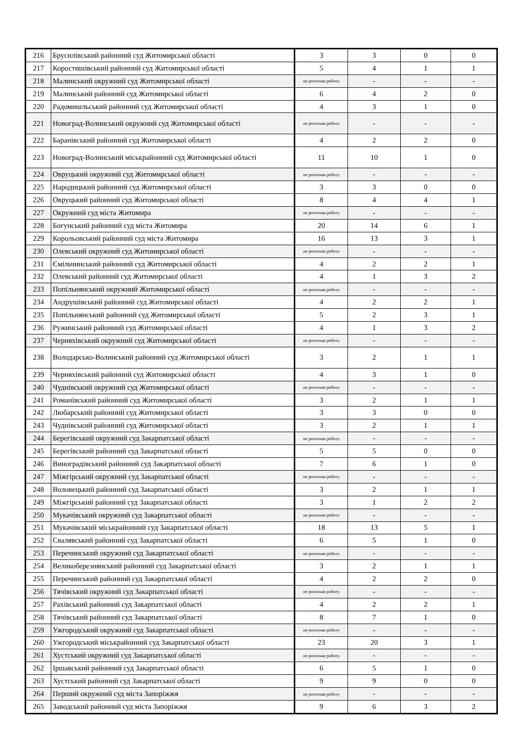| 216 | Брусилівський районний суд Житомирської області | 3 | 3 | 0 | 0 |
| 217 | Коростишівський районний суд Житомирської області | 5 | 4 | 1 | 1 |
| 218 | Малинський окружний суд Житомирської області | не розпочав роботу | - | - | - |
| 219 | Малинський районний суд Житомирської області | 6 | 4 | 2 | 0 |
| 220 | Радомишльський районний суд Житомирської області | 4 | 3 | 1 | 0 |
| 221 | Новоград-Волинський окружний суд Житомирської області | не розпочав роботу | - | - | - |
| 222 | Баранівський районний суд Житомирської області | 4 | 2 | 2 | 0 |
| 223 | Новоград-Волинський міськрайонний суд Житомирської області | 11 | 10 | 1 | 0 |
| 224 | Овруцький окружний суд Житомирської області | не розпочав роботу | - | - | - |
| 225 | Народицький районний суд Житомирської області | 3 | 3 | 0 | 0 |
| 226 | Овруцький районний суд Житомирської області | 8 | 4 | 4 | 1 |
| 227 | Окружний суд міста Житомира | не розпочав роботу | - | - | - |
| 228 | Богунський районний суд міста Житомира | 20 | 14 | 6 | 1 |
| 229 | Корольовський районний суд міста Житомира | 16 | 13 | 3 | 1 |
| 230 | Олевський окружний суд Житомирської області | не розпочав роботу | - | - | - |
| 231 | Ємільчинський районний суд Житомирської області | 4 | 2 | 2 | 1 |
| 232 | Олевський районний суд Житомирської області | 4 | 1 | 3 | 2 |
| 233 | Попільнянський окружний Житомирської області | не розпочав роботу | - | - | - |
| 234 | Андрушівський районний суд Житомирської області | 4 | 2 | 2 | 1 |
| 235 | Попільнянський районний суд Житомирської області | 5 | 2 | 3 | 1 |
| 236 | Ружинський районний суд Житомирської області | 4 | 1 | 3 | 2 |
| 237 | Черняхівський окружний суд Житомирської області | не розпочав роботу | - | - | - |
| 238 | Володарсько-Волинський районний суд Житомирської області | 3 | 2 | 1 | 1 |
| 239 | Черняхівський районний суд Житомирської області | 4 | 3 | 1 | 0 |
| 240 | Чуднівський окружний суд Житомирської області | не розпочав роботу | - | - | - |
| 241 | Романівський районний суд Житомирської області | 3 | 2 | 1 | 1 |
| 242 | Любарський районний суд Житомирської області | 3 | 3 | 0 | 0 |
| 243 | Чуднівський районний суд Житомирської області | 3 | 2 | 1 | 1 |
| 244 | Берегівський окружний суд Закарпатської області | не розпочав роботу | - | - | - |
| 245 | Берегівський районний суд Закарпатської області | 5 | 5 | 0 | 0 |
| 246 | Виноградівський районний суд Закарпатської області | 7 | 6 | 1 | 0 |
| 247 | Міжгірський окружний суд Закарпатської області | не розпочав роботу | - | - | - |
| 248 | Воловецький районний суд Закарпатської області | 3 | 2 | 1 | 1 |
| 249 | Міжгірський районний суд Закарпатської області | 3 | 1 | 2 | 2 |
| 250 | Мукачівський окружний суд Закарпатської області | не розпочав роботу | - | - | - |
| 251 | Мукачівський міськрайонний суд Закарпатської області | 18 | 13 | 5 | 1 |
| 252 | Свалявський районний суд Закарпатської області | 6 | 5 | 1 | 0 |
| 253 | Перечинський окружний суд Закарпатської області | не розпочав роботу | - | - | - |
| 254 | Великоберезнянський районний суд Закарпатської області | 3 | 2 | 1 | 1 |
| 255 | Перечинський районний суд Закарпатської області | 4 | 2 | 2 | 0 |
| 256 | Тячівський окружний суд Закарпатської області | не розпочав роботу | - | - | - |
| 257 | Рахівський районний суд Закарпатської області | 4 | 2 | 2 | 1 |
| 258 | Тячівський районний суд Закарпатської області | 8 | 7 | 1 | 0 |
| 259 | Ужгородський окружний суд Закарпатської області | не розпочав роботу | - | - | - |
| 260 | Ужгородський міськрайонний суд Закарпатської області | 23 | 20 | 3 | 1 |
| 261 | Хустський окружний суд Закарпатської області | не розпочав роботу | - | - | - |
| 262 | Іршавський районний суд Закарпатської області | 6 | 5 | 1 | 0 |
| 263 | Хустський районний суд Закарпатської області | 9 | 9 | 0 | 0 |
| 264 | Перший окружний суд міста Запоріжжя | не розпочав роботу | - | - | - |
| 265 | Заводський районний суд міста Запоріжжя | 9 | 6 | 3 | 2 |